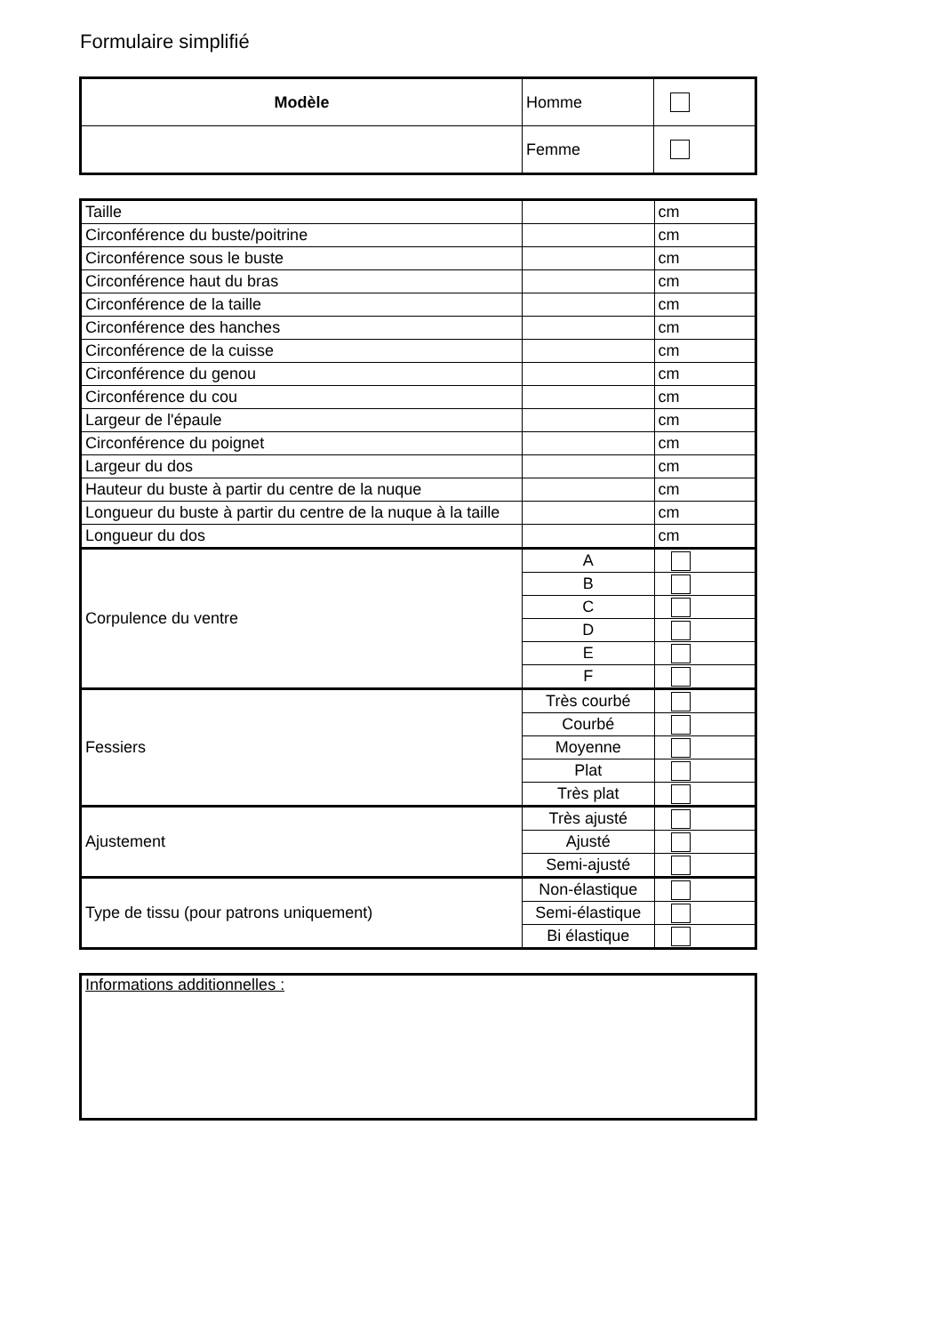Formulaire simplifié
| Modèle | Homme | |
| | Femme | |
| Taille | | cm |
| Circonférence du buste/poitrine | | cm |
| Circonférence sous le buste | | cm |
| Circonférence haut du bras | | cm |
| Circonférence de la taille | | cm |
| Circonférence des hanches | | cm |
| Circonférence de la cuisse | | cm |
| Circonférence du genou | | cm |
| Circonférence du cou | | cm |
| Largeur de l'épaule | | cm |
| Circonférence du poignet | | cm |
| Largeur du dos | | cm |
| Hauteur du buste à partir du centre de la nuque | | cm |
| Longueur du buste à partir du centre de la nuque à la taille | | cm |
| Longueur du dos | | cm |
| Corpulence du ventre | A | |
| | B | |
| | C | |
| | D | |
| | E | |
| | F | |
| Fessiers | Très courbé | |
| | Courbé | |
| | Moyenne | |
| | Plat | |
| | Très plat | |
| Ajustement | Très ajusté | |
| | Ajusté | |
| | Semi-ajusté | |
| Type de tissu (pour patrons uniquement) | Non-élastique | |
| | Semi-élastique | |
| | Bi élastique | |
| Informations additionnelles : |